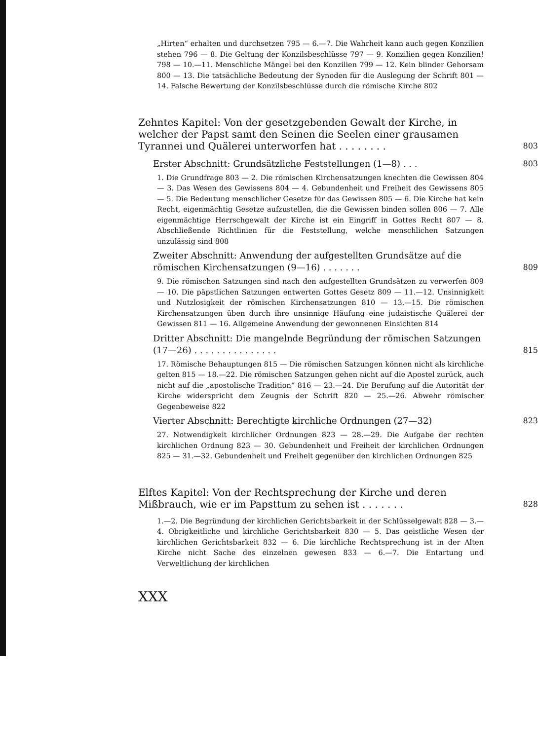„Hirten“ erhalten und durchsetzen 795 — 6.—7. Die Wahrheit kann auch gegen Konzilien stehen 796 — 8. Die Geltung der Konzilsbeschlüsse 797 — 9. Konzilien gegen Konzilien! 798 — 10.—11. Menschliche Mängel bei den Konzilien 799 — 12. Kein blinder Gehorsam 800 — 13. Die tatsächliche Bedeutung der Synoden für die Auslegung der Schrift 801 — 14. Falsche Bewertung der Konzilsbeschlüsse durch die römische Kirche 802
Zehntes Kapitel: Von der gesetzgebenden Gewalt der Kirche, in welcher der Papst samt den Seinen die Seelen einer grausamen Tyrannei und Quälerei unterworfen hat . . . . . . . . 803
Erster Abschnitt: Grundsätzliche Feststellungen (1—8) . . . 803
1. Die Grundfrage 803 — 2. Die römischen Kirchensatzungen knechten die Gewissen 804 — 3. Das Wesen des Gewissens 804 — 4. Gebundenheit und Freiheit des Gewissens 805 — 5. Die Bedeutung menschlicher Gesetze für das Gewissen 805 — 6. Die Kirche hat kein Recht, eigenmächtig Gesetze aufzustellen, die die Gewissen binden sollen 806 — 7. Alle eigenmächtige Herrschgewalt der Kirche ist ein Eingriff in Gottes Recht 807 — 8. Abschließende Richtlinien für die Feststellung, welche menschlichen Satzungen unzulässig sind 808
Zweiter Abschnitt: Anwendung der aufgestellten Grundsätze auf die römischen Kirchensatzungen (9—16) . . . . . . . 809
9. Die römischen Satzungen sind nach den aufgestellten Grundsätzen zu verwerfen 809 — 10. Die päpstlichen Satzungen entwerten Gottes Gesetz 809 — 11.—12. Unsinnigkeit und Nutzlosigkeit der römischen Kirchensatzungen 810 — 13.—15. Die römischen Kirchensatzungen üben durch ihre unsinnige Häufung eine judaistische Quälerei der Gewissen 811 — 16. Allgemeine Anwendung der gewonnenen Einsichten 814
Dritter Abschnitt: Die mangelnde Begründung der römischen Satzungen (17—26) . . . . . . . . . . . . . . . 815
17. Römische Behauptungen 815 — Die römischen Satzungen können nicht als kirchliche gelten 815 — 18.—22. Die römischen Satzungen gehen nicht auf die Apostel zurück, auch nicht auf die „apostolische Tradition“ 816 — 23.—24. Die Berufung auf die Autorität der Kirche widerspricht dem Zeugnis der Schrift 820 — 25.—26. Abwehr römischer Gegenbeweise 822
Vierter Abschnitt: Berechtigte kirchliche Ordnungen (27—32) 823
27. Notwendigkeit kirchlicher Ordnungen 823 — 28.—29. Die Aufgabe der rechten kirchlichen Ordnung 823 — 30. Gebundenheit und Freiheit der kirchlichen Ordnungen 825 — 31.—32. Gebundenheit und Freiheit gegenüber den kirchlichen Ordnungen 825
Elftes Kapitel: Von der Rechtsprechung der Kirche und deren Mißbrauch, wie er im Papsttum zu sehen ist . . . . . . . 828
1.—2. Die Begründung der kirchlichen Gerichtsbarkeit in der Schlüsselgewalt 828 — 3.—4. Obrigkeitliche und kirchliche Gerichtsbarkeit 830 — 5. Das geistliche Wesen der kirchlichen Gerichtsbarkeit 832 — 6. Die kirchliche Rechtsprechung ist in der Alten Kirche nicht Sache des einzelnen gewesen 833 — 6.—7. Die Entartung und Verweltlichung der kirchlichen
XXX